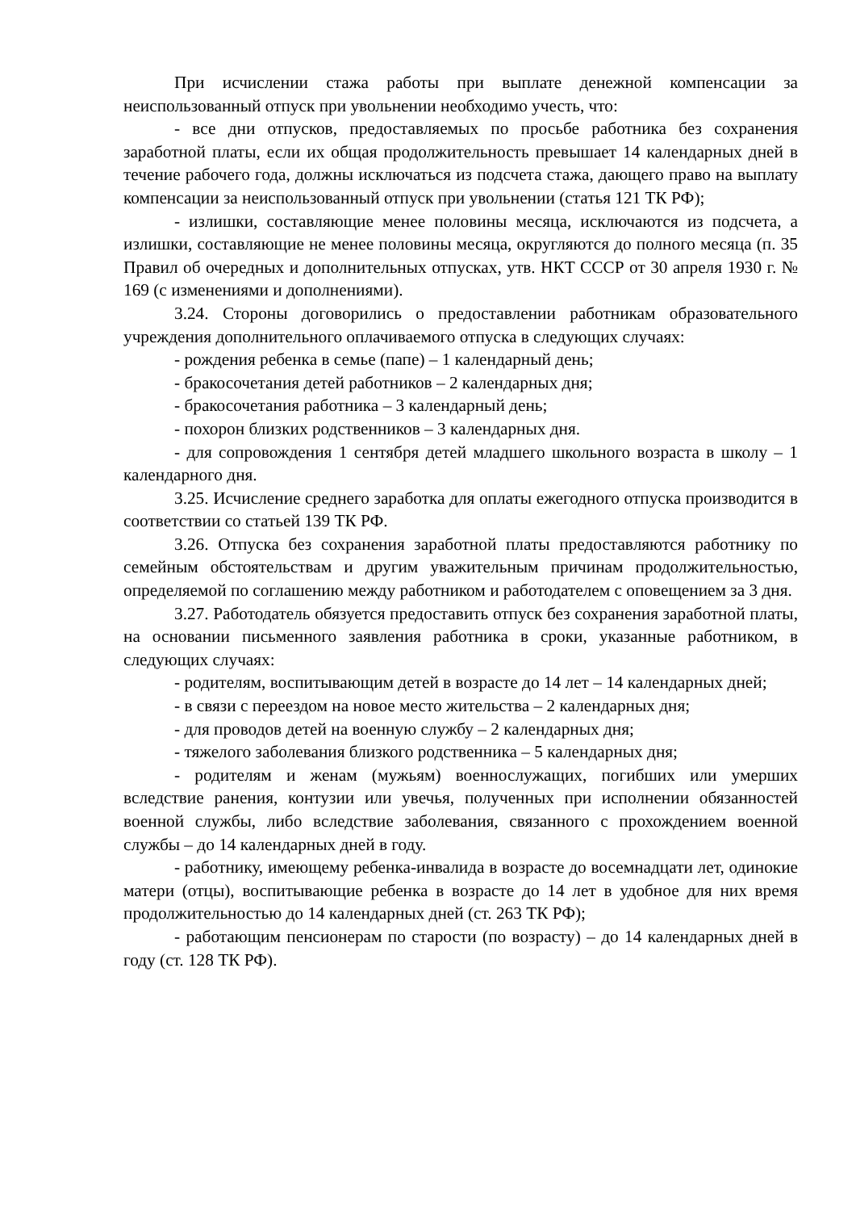При исчислении стажа работы при выплате денежной компенсации за неиспользованный отпуск при увольнении необходимо учесть, что:
- все дни отпусков, предоставляемых по просьбе работника без сохранения заработной платы, если их общая продолжительность превышает 14 календарных дней в течение рабочего года, должны исключаться из подсчета стажа, дающего право на выплату компенсации за неиспользованный отпуск при увольнении (статья 121 ТК РФ);
- излишки, составляющие менее половины месяца, исключаются из подсчета, а излишки, составляющие не менее половины месяца, округляются до полного месяца (п. 35 Правил об очередных и дополнительных отпусках, утв. НКТ СССР от 30 апреля 1930 г. № 169 (с изменениями и дополнениями).
3.24. Стороны договорились о предоставлении работникам образовательного учреждения дополнительного оплачиваемого отпуска в следующих случаях:
- рождения ребенка в семье (папе) – 1 календарный день;
- бракосочетания детей работников – 2 календарных дня;
- бракосочетания работника – 3 календарный день;
- похорон близких родственников – 3 календарных дня.
- для сопровождения 1 сентября детей младшего школьного возраста в школу – 1 календарного дня.
3.25. Исчисление среднего заработка для оплаты ежегодного отпуска производится в соответствии со статьей 139 ТК РФ.
3.26. Отпуска без сохранения заработной платы предоставляются работнику по семейным обстоятельствам и другим уважительным причинам продолжительностью, определяемой по соглашению между работником и работодателем с оповещением за 3 дня.
3.27. Работодатель обязуется предоставить отпуск без сохранения заработной платы, на основании письменного заявления работника в сроки, указанные работником, в следующих случаях:
- родителям, воспитывающим детей в возрасте до 14 лет – 14 календарных дней;
- в связи с переездом на новое место жительства – 2 календарных дня;
- для проводов детей на военную службу – 2 календарных дня;
- тяжелого заболевания близкого родственника – 5 календарных дня;
- родителям и женам (мужьям) военнослужащих, погибших или умерших вследствие ранения, контузии или увечья, полученных при исполнении обязанностей военной службы, либо вследствие заболевания, связанного с прохождением военной службы – до 14 календарных дней в году.
- работнику, имеющему ребенка-инвалида в возрасте до восемнадцати лет, одинокие матери (отцы), воспитывающие ребенка в возрасте до 14 лет в удобное для них время продолжительностью до 14 календарных дней (ст. 263 ТК РФ);
- работающим пенсионерам по старости (по возрасту) – до 14 календарных дней в году (ст. 128 ТК РФ).